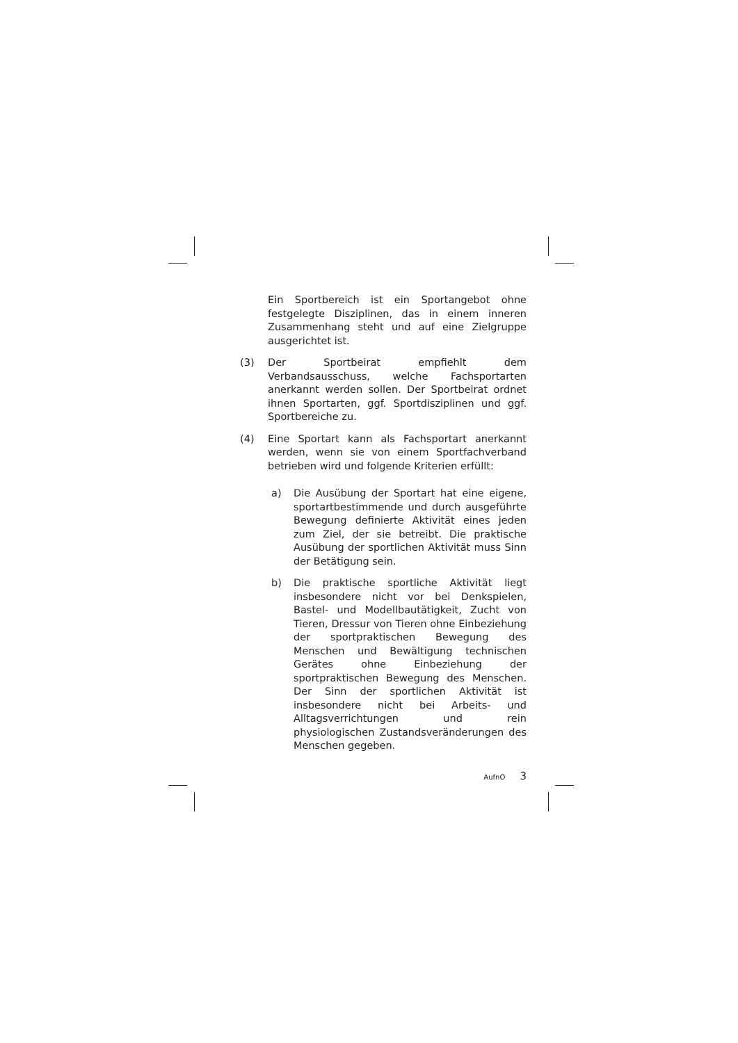Ein Sportbereich ist ein Sportangebot ohne festgelegte Disziplinen, das in einem inneren Zusammenhang steht und auf eine Zielgruppe ausgerichtet ist.
(3) Der Sportbeirat empfiehlt dem Verbandsausschuss, welche Fachsportarten anerkannt werden sollen. Der Sportbeirat ordnet ihnen Sportarten, ggf. Sportdisziplinen und ggf. Sportbereiche zu.
(4) Eine Sportart kann als Fachsportart anerkannt werden, wenn sie von einem Sportfachverband betrieben wird und folgende Kriterien erfüllt:
a) Die Ausübung der Sportart hat eine eigene, sportartbestimmende und durch ausgeführte Bewegung definierte Aktivität eines jeden zum Ziel, der sie betreibt. Die praktische Ausübung der sportlichen Aktivität muss Sinn der Betätigung sein.
b) Die praktische sportliche Aktivität liegt insbesondere nicht vor bei Denkspielen, Bastel- und Modellbautätigkeit, Zucht von Tieren, Dressur von Tieren ohne Einbeziehung der sportpraktischen Bewegung des Menschen und Bewältigung technischen Gerätes ohne Einbeziehung der sportpraktischen Bewegung des Menschen. Der Sinn der sportlichen Aktivität ist insbesondere nicht bei Arbeits- und Alltagsverrichtungen und rein physiologischen Zustandsveränderungen des Menschen gegeben.
AufnO 3